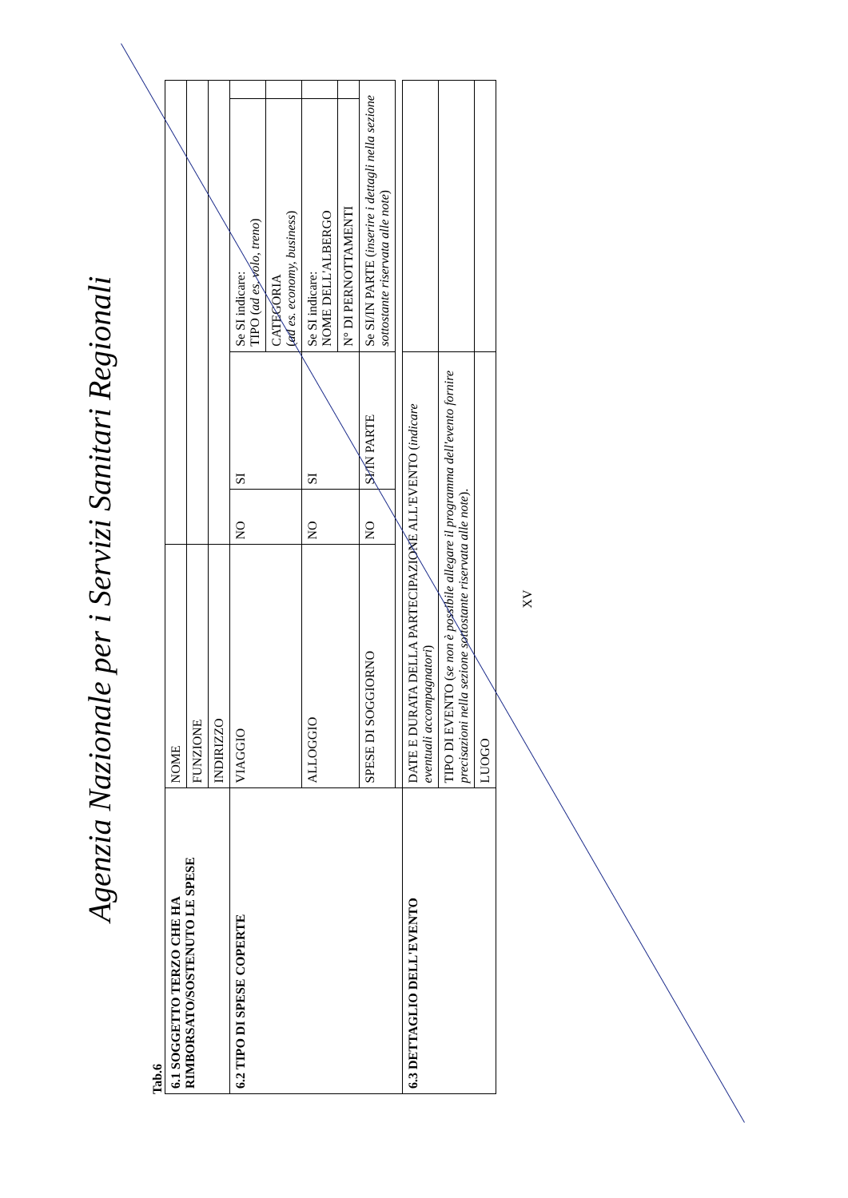Agenzia Nazionale per i Servizi Sanitari Regionali
Tab.6
| 6.1 SOGGETTO TERZO CHE HA RIMBORSATO/SOSTENUTO LE SPESE | NOME | | | | |
| | FUNZIONE | | | | |
| | INDIRIZZO | | | | |
| 6.2 TIPO DI SPESE COPERTE | VIAGGIO | NO | SI | Se SI indicare: TIPO ( ad es. volo, treno ) | |
| | | | | CATEGORIA ( ad es. economy, business ) | |
| | ALLOGGIO | NO | SI | Se SI indicare: NOME DELL'ALBERGO | |
| | | | | N° DI PERNOTTAMENTI | |
| | SPESE DI SOGGIORNO | NO | SI/IN PARTE | Se SI/IN PARTE ( inserire i dettagli nella sezione sottostante riservata alle note ) | |
| 6.3 DETTAGLIO DELL'EVENTO | DATE E DURATA DELLA PARTECIPAZIONE ALL'EVENTO ( indicare eventuali accompagnatori ) | | | | |
| | TIPO DI EVENTO ( se non è possibile allegare il programma dell'evento fornire precisazioni nella sezione sottostante riservata alle note ). | | | | |
| | LUOGO | | | | |
XV